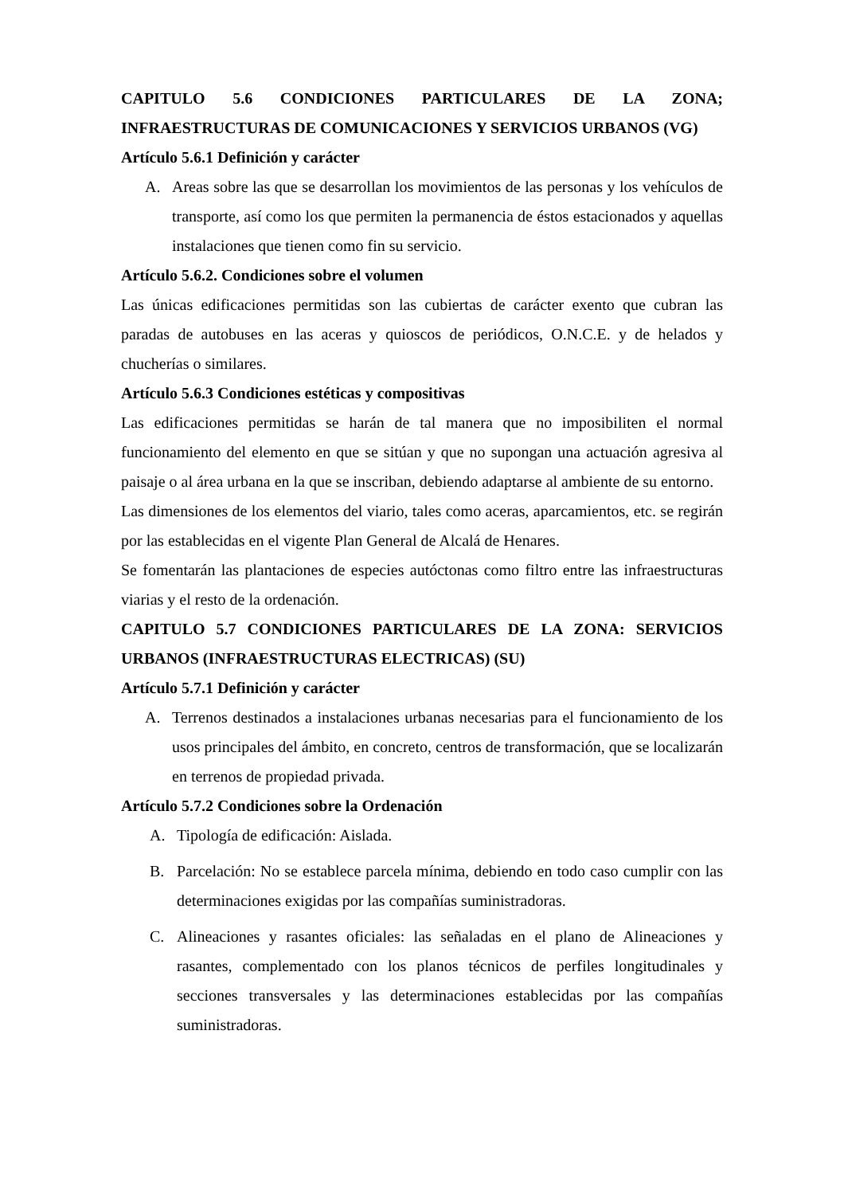CAPITULO 5.6 CONDICIONES PARTICULARES DE LA ZONA; INFRAESTRUCTURAS DE COMUNICACIONES Y SERVICIOS URBANOS (VG)
Artículo 5.6.1 Definición y carácter
A. Areas sobre las que se desarrollan los movimientos de las personas y los vehículos de transporte, así como los que permiten la permanencia de éstos estacionados y aquellas instalaciones que tienen como fin su servicio.
Artículo 5.6.2. Condiciones sobre el volumen
Las únicas edificaciones permitidas son las cubiertas de carácter exento que cubran las paradas de autobuses en las aceras y quioscos de periódicos, O.N.C.E. y de helados y chucherías o similares.
Artículo 5.6.3 Condiciones estéticas y compositivas
Las edificaciones permitidas se harán de tal manera que no imposibiliten el normal funcionamiento del elemento en que se sitúan y que no supongan una actuación agresiva al paisaje o al área urbana en la que se inscriban, debiendo adaptarse al ambiente de su entorno.
Las dimensiones de los elementos del viario, tales como aceras, aparcamientos, etc. se regirán por las establecidas en el vigente Plan General de Alcalá de Henares.
Se fomentarán las plantaciones de especies autóctonas como filtro entre las infraestructuras viarias y el resto de la ordenación.
CAPITULO 5.7 CONDICIONES PARTICULARES DE LA ZONA: SERVICIOS URBANOS (INFRAESTRUCTURAS ELECTRICAS) (SU)
Artículo 5.7.1 Definición y carácter
A. Terrenos destinados a instalaciones urbanas necesarias para el funcionamiento de los usos principales del ámbito, en concreto, centros de transformación, que se localizarán en terrenos de propiedad privada.
Artículo 5.7.2 Condiciones sobre la Ordenación
A. Tipología de edificación: Aislada.
B. Parcelación: No se establece parcela mínima, debiendo en todo caso cumplir con las determinaciones exigidas por las compañías suministradoras.
C. Alineaciones y rasantes oficiales: las señaladas en el plano de Alineaciones y rasantes, complementado con los planos técnicos de perfiles longitudinales y secciones transversales y las determinaciones establecidas por las compañías suministradoras.